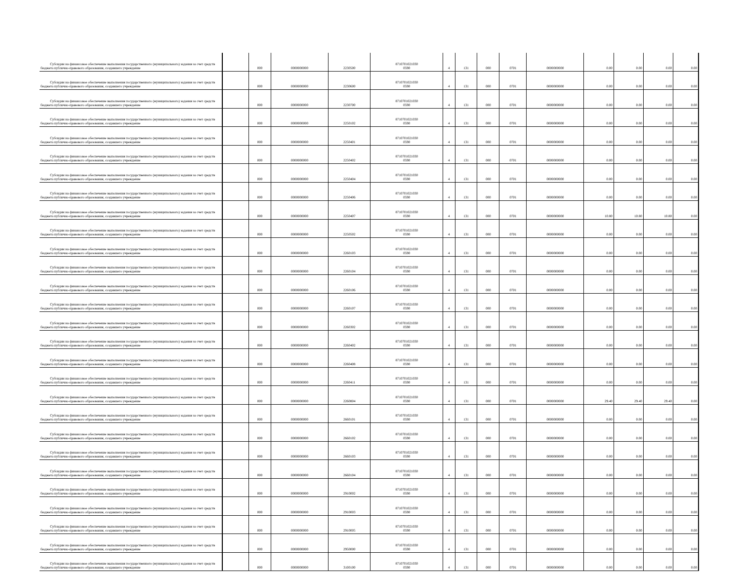| Субсидии на финансовое обеспечение выполнения государственного (муниципального) задания за счет средств бюджета публично-правового образования, создавшего учреждение | | 000 | 0000000000 | 2230500 | 8710701021030 0590 | 4 | 131 | 000 | 0701 | 0000000000 | 0.00 | 0.00 | 0.00 | 0.00 |
| Субсидии на финансовое обеспечение выполнения государственного (муниципального) задания за счет средств бюджета публично-правового образования, создавшего учреждение | | 000 | 0000000000 | 2230600 | 8710701021030 0590 | 4 | 131 | 000 | 0701 | 0000000000 | 0.00 | 0.00 | 0.00 | 0.00 |
| Субсидии на финансовое обеспечение выполнения государственного (муниципального) задания за счет средств бюджета публично-правового образования, создавшего учреждение | | 000 | 0000000000 | 2230700 | 8710701021030 0590 | 4 | 131 | 000 | 0701 | 0000000000 | 0.00 | 0.00 | 0.00 | 0.00 |
| Субсидии на финансовое обеспечение выполнения государственного (муниципального) задания за счет средств бюджета публично-правового образования, создавшего учреждение | | 000 | 0000000000 | 2250102 | 8710701021030 0590 | 4 | 131 | 000 | 0701 | 0000000000 | 0.00 | 0.00 | 0.00 | 0.00 |
| Субсидии на финансовое обеспечение выполнения государственного (муниципального) задания за счет средств бюджета публично-правового образования, создавшего учреждение | | 000 | 0000000000 | 2250401 | 8710701021030 0590 | 4 | 131 | 000 | 0701 | 0000000000 | 0.00 | 0.00 | 0.00 | 0.00 |
| Субсидии на финансовое обеспечение выполнения государственного (муниципального) задания за счет средств бюджета публично-правового образования, создавшего учреждение | | 000 | 0000000000 | 2250402 | 8710701021030 0590 | 4 | 131 | 000 | 0701 | 0000000000 | 0.00 | 0.00 | 0.00 | 0.00 |
| Субсидии на финансовое обеспечение выполнения государственного (муниципального) задания за счет средств бюджета публично-правового образования, создавшего учреждение | | 000 | 0000000000 | 2250404 | 8710701021030 0590 | 4 | 131 | 000 | 0701 | 0000000000 | 0.00 | 0.00 | 0.00 | 0.00 |
| Субсидии на финансовое обеспечение выполнения государственного (муниципального) задания за счет средств бюджета публично-правового образования, создавшего учреждение | | 000 | 0000000000 | 2250406 | 8710701021030 0590 | 4 | 131 | 000 | 0701 | 0000000000 | 0.00 | 0.00 | 0.00 | 0.00 |
| Субсидии на финансовое обеспечение выполнения государственного (муниципального) задания за счет средств бюджета публично-правового образования, создавшего учреждение | | 000 | 0000000000 | 2250407 | 8710701021030 0590 | 4 | 131 | 000 | 0701 | 0000000000 | 10.80 | 10.80 | 10.80 | 0.00 |
| Субсидии на финансовое обеспечение выполнения государственного (муниципального) задания за счет средств бюджета публично-правового образования, создавшего учреждение | | 000 | 0000000000 | 2250502 | 8710701021030 0590 | 4 | 131 | 000 | 0701 | 0000000000 | 0.00 | 0.00 | 0.00 | 0.00 |
| Субсидии на финансовое обеспечение выполнения государственного (муниципального) задания за счет средств бюджета публично-правового образования, создавшего учреждение | | 000 | 0000000000 | 2260103 | 8710701021030 0590 | 4 | 131 | 000 | 0701 | 0000000000 | 0.00 | 0.00 | 0.00 | 0.00 |
| Субсидии на финансовое обеспечение выполнения государственного (муниципального) задания за счет средств бюджета публично-правового образования, создавшего учреждение | | 000 | 0000000000 | 2260104 | 8710701021030 0590 | 4 | 131 | 000 | 0701 | 0000000000 | 0.00 | 0.00 | 0.00 | 0.00 |
| Субсидии на финансовое обеспечение выполнения государственного (муниципального) задания за счет средств бюджета публично-правового образования, создавшего учреждение | | 000 | 0000000000 | 2260106 | 8710701021030 0590 | 4 | 131 | 000 | 0701 | 0000000000 | 0.00 | 0.00 | 0.00 | 0.00 |
| Субсидии на финансовое обеспечение выполнения государственного (муниципального) задания за счет средств бюджета публично-правового образования, создавшего учреждение | | 000 | 0000000000 | 2260107 | 8710701021030 0590 | 4 | 131 | 000 | 0701 | 0000000000 | 0.00 | 0.00 | 0.00 | 0.00 |
| Субсидии на финансовое обеспечение выполнения государственного (муниципального) задания за счет средств бюджета публично-правового образования, создавшего учреждение | | 000 | 0000000000 | 2260302 | 8710701021030 0590 | 4 | 131 | 000 | 0701 | 0000000000 | 0.00 | 0.00 | 0.00 | 0.00 |
| Субсидии на финансовое обеспечение выполнения государственного (муниципального) задания за счет средств бюджета публично-правового образования, создавшего учреждение | | 000 | 0000000000 | 2260402 | 8710701021030 0590 | 4 | 131 | 000 | 0701 | 0000000000 | 0.00 | 0.00 | 0.00 | 0.00 |
| Субсидии на финансовое обеспечение выполнения государственного (муниципального) задания за счет средств бюджета публично-правового образования, создавшего учреждение | | 000 | 0000000000 | 2260408 | 8710701021030 0590 | 4 | 131 | 000 | 0701 | 0000000000 | 0.00 | 0.00 | 0.00 | 0.00 |
| Субсидии на финансовое обеспечение выполнения государственного (муниципального) задания за счет средств бюджета публично-правового образования, создавшего учреждение | | 000 | 0000000000 | 2260411 | 8710701021030 0590 | 4 | 131 | 000 | 0701 | 0000000000 | 0.00 | 0.00 | 0.00 | 0.00 |
| Субсидии на финансовое обеспечение выполнения государственного (муниципального) задания за счет средств бюджета публично-правового образования, создавшего учреждение | | 000 | 0000000000 | 2260804 | 8710701021030 0590 | 4 | 131 | 000 | 0701 | 0000000000 | 29.40 | 29.40 | 29.40 | 0.00 |
| Субсидии на финансовое обеспечение выполнения государственного (муниципального) задания за счет средств бюджета публично-правового образования, создавшего учреждение | | 000 | 0000000000 | 2660101 | 8710701021030 0590 | 4 | 131 | 000 | 0701 | 0000000000 | 0.00 | 0.00 | 0.00 | 0.00 |
| Субсидии на финансовое обеспечение выполнения государственного (муниципального) задания за счет средств бюджета публично-правового образования, создавшего учреждение | | 000 | 0000000000 | 2660102 | 8710701021030 0590 | 4 | 131 | 000 | 0701 | 0000000000 | 0.00 | 0.00 | 0.00 | 0.00 |
| Субсидии на финансовое обеспечение выполнения государственного (муниципального) задания за счет средств бюджета публично-правового образования, создавшего учреждение | | 000 | 0000000000 | 2660103 | 8710701021030 0590 | 4 | 131 | 000 | 0701 | 0000000000 | 0.00 | 0.00 | 0.00 | 0.00 |
| Субсидии на финансовое обеспечение выполнения государственного (муниципального) задания за счет средств бюджета публично-правового образования, создавшего учреждение | | 000 | 0000000000 | 2660104 | 8710701021030 0590 | 4 | 131 | 000 | 0701 | 0000000000 | 0.00 | 0.00 | 0.00 | 0.00 |
| Субсидии на финансовое обеспечение выполнения государственного (муниципального) задания за счет средств бюджета публично-правового образования, создавшего учреждение | | 000 | 0000000000 | 2910002 | 8710701021030 0590 | 4 | 131 | 000 | 0701 | 0000000000 | 0.00 | 0.00 | 0.00 | 0.00 |
| Субсидии на финансовое обеспечение выполнения государственного (муниципального) задания за счет средств бюджета публично-правового образования, создавшего учреждение | | 000 | 0000000000 | 2910003 | 8710701021030 0590 | 4 | 131 | 000 | 0701 | 0000000000 | 0.00 | 0.00 | 0.00 | 0.00 |
| Субсидии на финансовое обеспечение выполнения государственного (муниципального) задания за счет средств бюджета публично-правового образования, создавшего учреждение | | 000 | 0000000000 | 2910005 | 8710701021030 0590 | 4 | 131 | 000 | 0701 | 0000000000 | 0.00 | 0.00 | 0.00 | 0.00 |
| Субсидии на финансовое обеспечение выполнения государственного (муниципального) задания за счет средств бюджета публично-правового образования, создавшего учреждение | | 000 | 0000000000 | 2950000 | 8710701021030 0590 | 4 | 131 | 000 | 0701 | 0000000000 | 0.00 | 0.00 | 0.00 | 0.00 |
| Субсидии на финансовое обеспечение выполнения государственного (муниципального) задания за счет средств бюджета публично-правового образования, создавшего учреждение | | 000 | 0000000000 | 3100100 | 8710701021030 0590 | 4 | 131 | 000 | 0701 | 0000000000 | 0.00 | 0.00 | 0.00 | 0.00 |